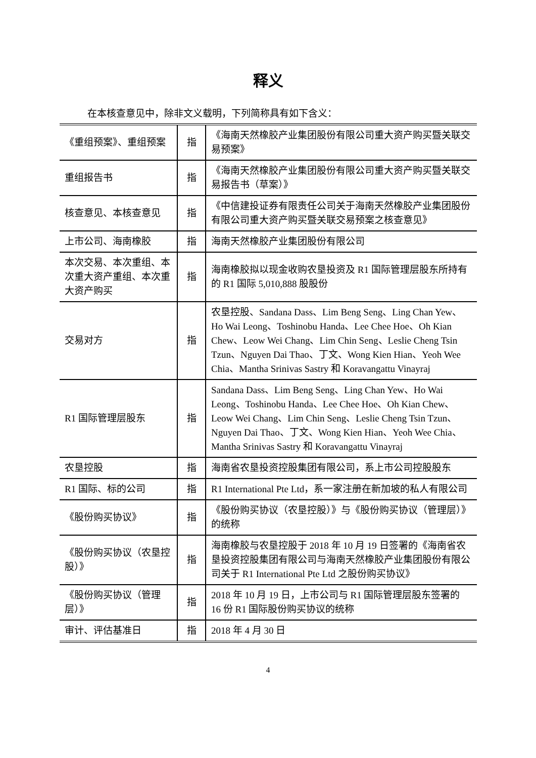释义
在本核查意见中，除非文义载明，下列简称具有如下含义：
| 《重组预案》、重组预案 | 指 | 《海南天然橡胶产业集团股份有限公司重大资产购买暨关联交易预案》 |
| 重组报告书 | 指 | 《海南天然橡胶产业集团股份有限公司重大资产购买暨关联交易报告书（草案）》 |
| 核查意见、本核查意见 | 指 | 《中信建投证券有限责任公司关于海南天然橡胶产业集团股份有限公司重大资产购买暨关联交易预案之核查意见》 |
| 上市公司、海南橡胶 | 指 | 海南天然橡胶产业集团股份有限公司 |
| 本次交易、本次重组、本次重大资产重组、本次重大资产购买 | 指 | 海南橡胶拟以现金收购农垦投资及 R1 国际管理层股东所持有的 R1 国际 5,010,888 股股份 |
| 交易对方 | 指 | 农垦控股、Sandana Dass、Lim Beng Seng、Ling Chan Yew、Ho Wai Leong、Toshinobu Handa、Lee Chee Hoe、Oh Kian Chew、Leow Wei Chang、Lim Chin Seng、Leslie Cheng Tsin Tzun、Nguyen Dai Thao、丁文、Wong Kien Hian、Yeoh Wee Chia、Mantha Srinivas Sastry 和 Koravangattu Vinayraj |
| R1 国际管理层股东 | 指 | Sandana Dass、Lim Beng Seng、Ling Chan Yew、Ho Wai Leong、Toshinobu Handa、Lee Chee Hoe、Oh Kian Chew、Leow Wei Chang、Lim Chin Seng、Leslie Cheng Tsin Tzun、Nguyen Dai Thao、丁文、Wong Kien Hian、Yeoh Wee Chia、Mantha Srinivas Sastry 和 Koravangattu Vinayraj |
| 农垦控股 | 指 | 海南省农垦投资控股集团有限公司，系上市公司控股股东 |
| R1 国际、标的公司 | 指 | R1 International Pte Ltd，系一家注册在新加坡的私人有限公司 |
| 《股份购买协议》 | 指 | 《股份购买协议（农垦控股）》与《股份购买协议（管理层）》的统称 |
| 《股份购买协议（农垦控股）》 | 指 | 海南橡胶与农垦控股于 2018 年 10 月 19 日签署的《海南省农垦投资控股集团有限公司与海南天然橡胶产业集团股份有限公司关于 R1 International Pte Ltd 之股份购买协议》 |
| 《股份购买协议（管理层）》 | 指 | 2018 年 10 月 19 日，上市公司与 R1 国际管理层股东签署的 16 份 R1 国际股份购买协议的统称 |
| 审计、评估基准日 | 指 | 2018 年 4 月 30 日 |
4